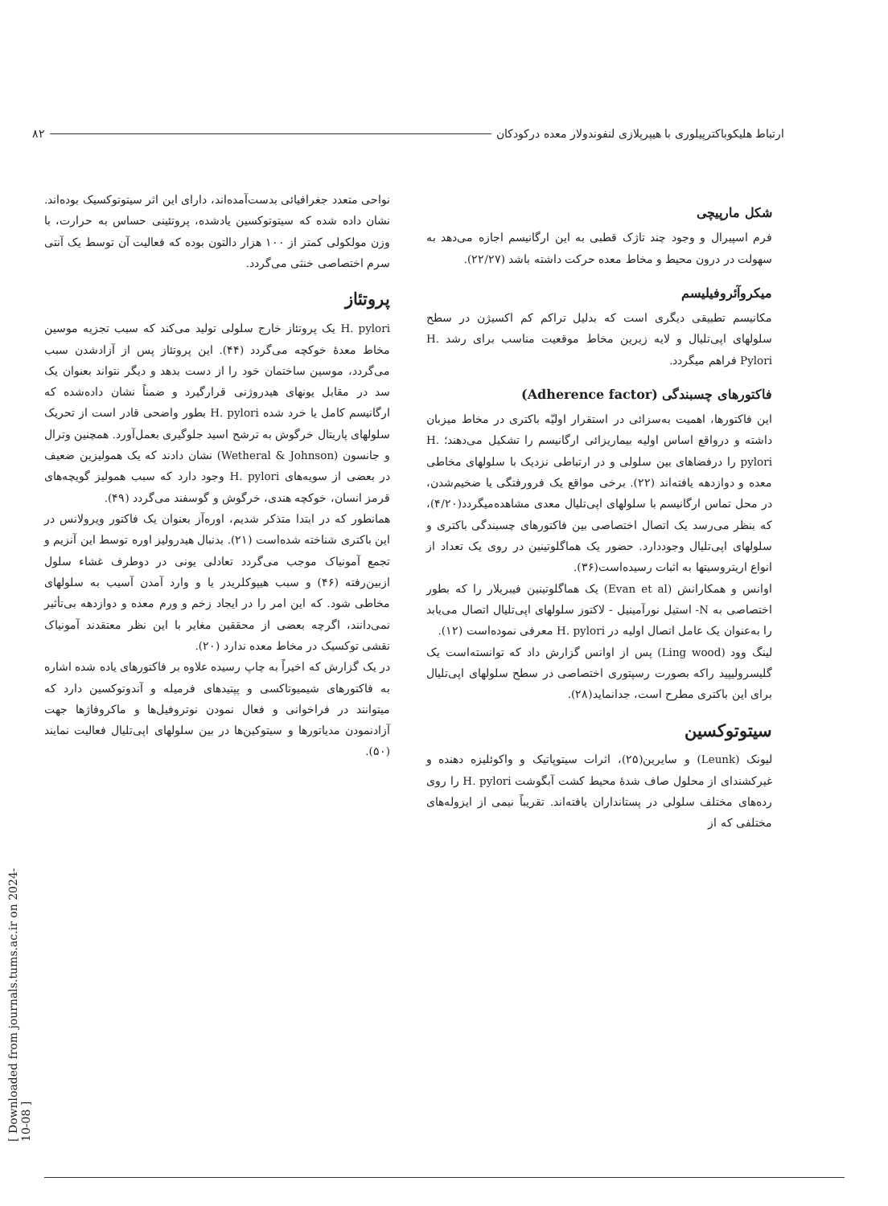ارتباط هلیکوباکترپیلوری با هیپرپلازی لنفوندولار معده درکودکان ۸۲
شکل مارپیچی
فرم اسپیرال و وجود چند تاژک قطبی به این ارگانیسم اجازه می‌دهد به سهولت در درون محیط و مخاط معده حرکت داشته باشد (۲۲/۲۷).
میکروآئروفیلیسم
مکانیسم تطبیقی دیگری است که بدلیل تراکم کم اکسیژن در سطح سلولهای اپی‌تلیال و لایه زیرین مخاط موقعیت مناسب برای رشد H. Pylori فراهم میگردد.
فاکتورهای چسبندگی (Adherence factor)
این فاکتورها، اهمیت به‌سزائی در استقرار اولیّه باکتری در مخاط میزبان داشته و درواقع اساس اولیه بیماریزائی ارگانیسم را تشکیل می‌دهند؛ H. pylori را درفضاهای بین سلولی و در ارتباطی نزدیک با سلولهای مخاطی معده و دوازدهه یافته‌اند (۲۲). برخی مواقع یک فرورفتگی یا ضخیم‌شدن، در محل تماس ارگانیسم با سلولهای اپی‌تلیال معدی مشاهده‌میگردد(۴/۲۰)، که بنظر می‌رسد یک اتصال اختصاصی بین فاکتورهای چسبندگی باکتری و سلولهای اپی‌تلیال وجوددارد. حضور یک هماگلوتینین در روی یک تعداد از انواع اریتروسیتها به اثبات رسیده‌است(۳۶).
اوانس و همکارانش (Evan et al) یک هماگلوتینین فیبریلار را که بطور اختصاصی به N- استیل نورآمینیل - لاکتوز سلولهای اپی‌تلیال اتصال می‌یابد را به‌عنوان یک عامل اتصال اولیه در H. pylori معرفی نموده‌است (۱۲).
لینگ وود (Ling wood) پس از اوانس گزارش داد که توانسته‌است یک گلیسرولیپید راکه بصورت رسپتوری اختصاصی در سطح سلولهای اپی‌تلیال برای این باکتری مطرح است، جدانماید(۲۸).
سیتوتوکسین
لیونک (Leunk) و سایرین(۲۵)، اثرات سیتوپاتیک و واکوئلیزه دهنده و غیرکشندای از محلول صاف شدهٔ محیط کشت آبگوشت H. pylori را روی رده‌های مختلف سلولی در پستانداران یافته‌اند. تقریباً نیمی از ایزوله‌های مختلفی که از
نواحی متعدد جغرافیائی بدست‌آمده‌اند، دارای این اثر سیتوتوکسیک بوده‌اند. نشان داده شده که سیتوتوکسین یادشده، پروتئینی حساس به حرارت، با وزن مولکولی کمتر از ۱۰۰ هزار دالتون بوده که فعالیت آن توسط یک آنتی سرم اختصاصی خنثی می‌گردد.
پروتئاز
H. pylori یک پروتئاز خارج سلولی تولید می‌کند که سبب تجزیه موسین مخاط معدهٔ خوکچه می‌گردد (۴۴). این پروتئاز پس از آزادشدن سبب می‌گردد، موسین ساختمان خود را از دست بدهد و دیگر نتواند بعنوان یک سد در مقابل یونهای هیدروژنی قرارگیرد و ضمناً نشان داده‌شده که ارگانیسم کامل یا خرد شده H. pylori بطور واضحی قادر است از تحریک سلولهای پاریتال خرگوش به ترشح اسید جلوگیری بعمل‌آورد. همچنین وترال و جانسون (Wetheral & Johnson) نشان دادند که یک همولیزین ضعیف در بعضی از سویه‌های H. pylori وجود دارد که سبب همولیز گویچه‌های قرمز انسان، خوکچه هندی، خرگوش و گوسفند می‌گردد (۴۹).
همانطور که در ابتدا متذکر شدیم، اوره‌آز بعنوان یک فاکتور ویرولانس در این باکتری شناخته شده‌است (۲۱). بدنبال هیدرولیز اوره توسط این آنزیم و تجمع آمونیاک موجب می‌گردد تعادلی یونی در دوطرف غشاء سلول ازبین‌رفته (۴۶) و سبب هیپوکلریدر یا و وارد آمدن آسیب به سلولهای مخاطی شود. که این امر را در ایجاد زخم و ورم معده و دوازدهه بی‌تأثیر نمی‌دانند، اگرچه بعضی از محققین مغایر با این نظر معتقدند آمونیاک نقشی توکسیک در مخاط معده ندارد (۲۰).
در یک گزارش که اخیراً به چاپ رسیده علاوه بر فاکتورهای یاده شده اشاره به فاکتورهای شیمیوتاکسی و پپتیدهای فرمیله و آندوتوکسین دارد که میتوانند در فراخوانی و فعال نمودن نوتروفیل‌ها و ماکروفاژها جهت آزادنمودن مدیاتورها و سیتوکین‌ها در بین سلولهای اپی‌تلیال فعالیت نمایند (۵۰).
[ Downloaded from journals.tums.ac.ir on 2024-10-08 ]